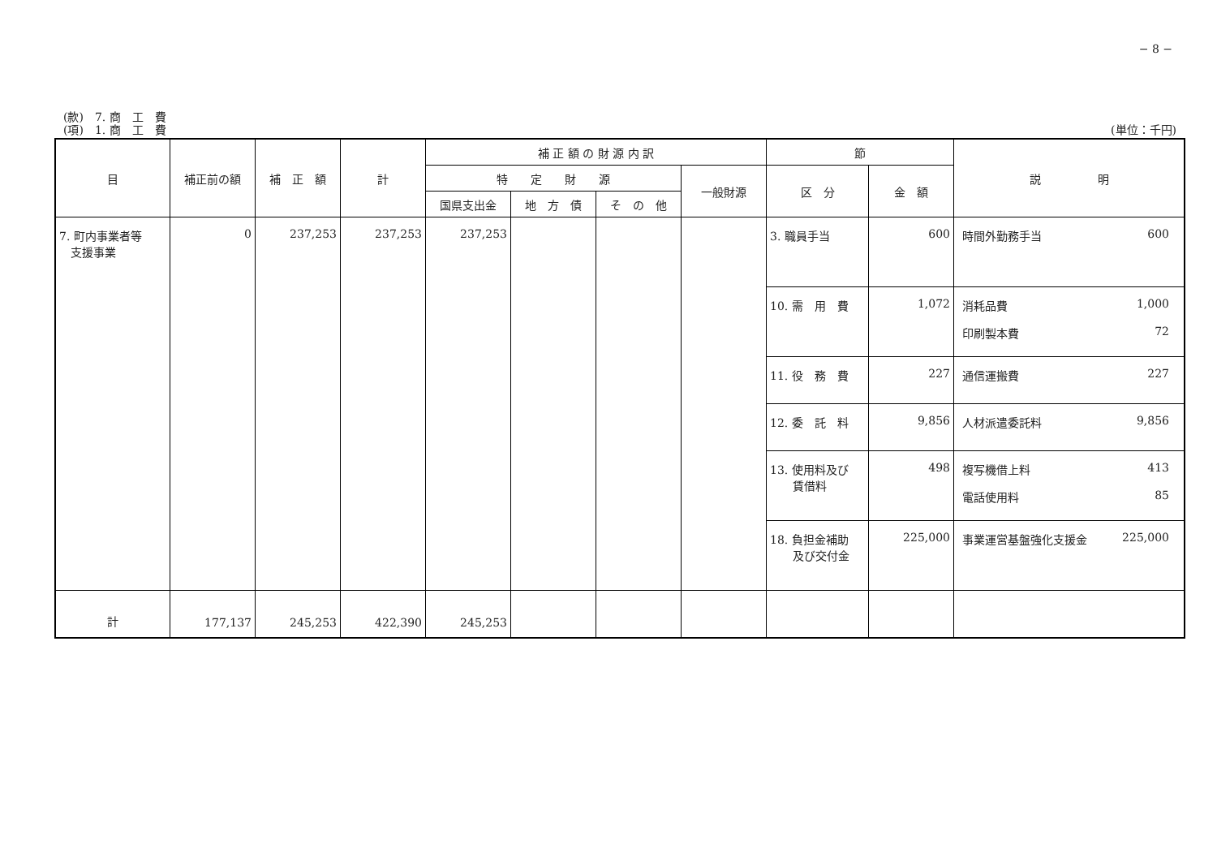− 8 −
(款)　7. 商　工　費
(項)　1. 商　工　費 (単位：千円)
| 目 | 補正前の額 | 補 正 額 | 計 | 補 正 額 の 財 源 内 訳 | | | | 節 | | 説 明 |
| --- | --- | --- | --- | --- | --- | --- | --- | --- | --- | --- |
| | | | | 特 定 財 源 | | | 一般財源 | 区 分 | 金 額 | |
| | | | | 国県支出金 | 地 方 債 | そ の 他 | | | | |
| 7. 町内事業者等 支援事業 | 0 | 237,253 | 237,253 | 237,253 | | | | 3. 職員手当 | 600 | 時間外勤務手当 600 |
| | | | | | | | | 10. 需 用 費 | 1,072 | 消耗品費 1,000 印刷製本費 72 |
| | | | | | | | | 11. 役 務 費 | 227 | 通信運搬費 227 |
| | | | | | | | | 12. 委 託 料 | 9,856 | 人材派遣委託料 9,856 |
| | | | | | | | | 13. 使用料及び 賃借料 | 498 | 複写機借上料 413 電話使用料 85 |
| | | | | | | | | 18. 負担金補助 及び交付金 | 225,000 | 事業運営基盤強化支援金 225,000 |
| 計 | 177,137 | 245,253 | 422,390 | 245,253 | | | | | | |